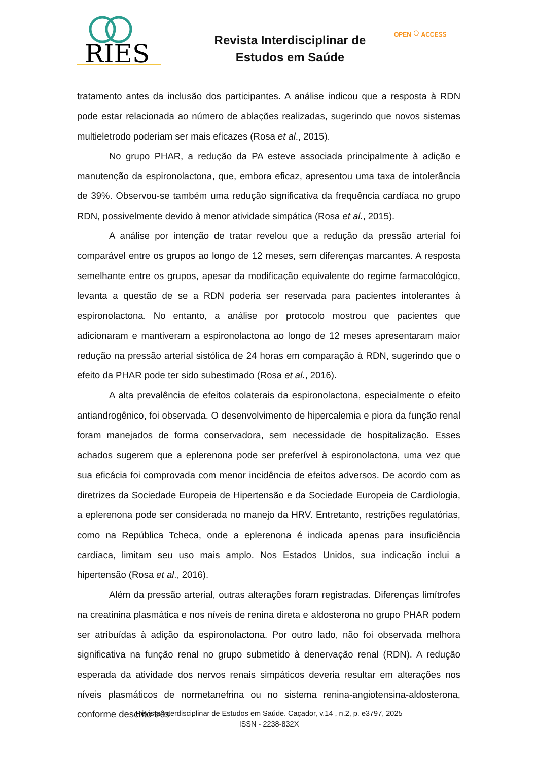RIES
Revista Interdisciplinar de Estudos em Saúde
OPEN ○ ACCESS
tratamento antes da inclusão dos participantes. A análise indicou que a resposta à RDN pode estar relacionada ao número de ablações realizadas, sugerindo que novos sistemas multieletrodo poderiam ser mais eficazes (Rosa et al., 2015).
No grupo PHAR, a redução da PA esteve associada principalmente à adição e manutenção da espironolactona, que, embora eficaz, apresentou uma taxa de intolerância de 39%. Observou-se também uma redução significativa da frequência cardíaca no grupo RDN, possivelmente devido à menor atividade simpática (Rosa et al., 2015).
A análise por intenção de tratar revelou que a redução da pressão arterial foi comparável entre os grupos ao longo de 12 meses, sem diferenças marcantes. A resposta semelhante entre os grupos, apesar da modificação equivalente do regime farmacológico, levanta a questão de se a RDN poderia ser reservada para pacientes intolerantes à espironolactona. No entanto, a análise por protocolo mostrou que pacientes que adicionaram e mantiveram a espironolactona ao longo de 12 meses apresentaram maior redução na pressão arterial sistólica de 24 horas em comparação à RDN, sugerindo que o efeito da PHAR pode ter sido subestimado (Rosa et al., 2016).
A alta prevalência de efeitos colaterais da espironolactona, especialmente o efeito antiandrogênico, foi observada. O desenvolvimento de hipercalemia e piora da função renal foram manejados de forma conservadora, sem necessidade de hospitalização. Esses achados sugerem que a eplerenona pode ser preferível à espironolactona, uma vez que sua eficácia foi comprovada com menor incidência de efeitos adversos. De acordo com as diretrizes da Sociedade Europeia de Hipertensão e da Sociedade Europeia de Cardiologia, a eplerenona pode ser considerada no manejo da HRV. Entretanto, restrições regulatórias, como na República Tcheca, onde a eplerenona é indicada apenas para insuficiência cardíaca, limitam seu uso mais amplo. Nos Estados Unidos, sua indicação inclui a hipertensão (Rosa et al., 2016).
Além da pressão arterial, outras alterações foram registradas. Diferenças limítrofes na creatinina plasmática e nos níveis de renina direta e aldosterona no grupo PHAR podem ser atribuídas à adição da espironolactona. Por outro lado, não foi observada melhora significativa na função renal no grupo submetido à denervação renal (RDN). A redução esperada da atividade dos nervos renais simpáticos deveria resultar em alterações nos níveis plasmáticos de normetanefrina ou no sistema renina-angiotensina-aldosterona, conforme descrito três
Revista Interdisciplinar de Estudos em Saúde. Caçador, v.14 , n.2, p. e3797, 2025
ISSN - 2238-832X